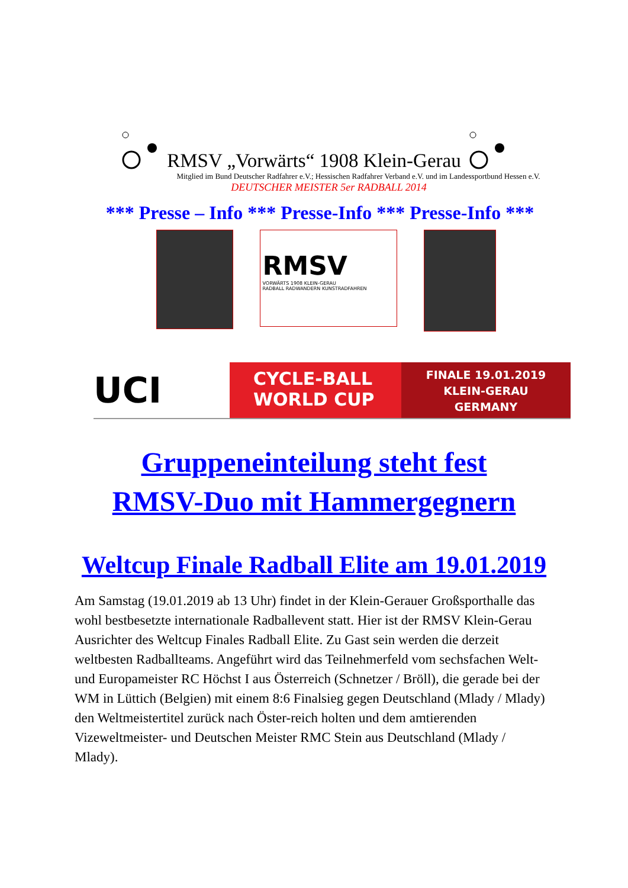RMSV „Vorwärts“ 1908 Klein-Gerau
Mitglied im Bund Deutscher Radfahrer e.V.; Hessischen Radfahrer Verband e.V. und im Landessportbund Hessen e.V.
DEUTSCHER MEISTER 5er RADBALL 2014
*** Presse – Info *** Presse-Info *** Presse-Info ***
RMSV
VORWÄRTS 1908 KLEIN-GERAU
RADBALL RADWANDERN KUNSTRADFAHREN
UCI
CYCLE-BALL
WORLD CUP
FINALE 19.01.2019
KLEIN-GERAU
GERMANY
Gruppeneinteilung steht fest
RMSV-Duo mit Hammergegnern
Weltcup Finale Radball Elite am 19.01.2019
Am Samstag (19.01.2019 ab 13 Uhr) findet in der Klein-Gerauer Großsporthalle das wohl bestbesetzte internationale Radballevent statt. Hier ist der RMSV Klein-Gerau Ausrichter des Weltcup Finales Radball Elite. Zu Gast sein werden die derzeit weltbesten Radballteams. Angeführt wird das Teilnehmerfeld vom sechsfachen Welt- und Europameister RC Höchst I aus Österreich (Schnetzer / Bröll), die gerade bei der WM in Lüttich (Belgien) mit einem 8:6 Finalsieg gegen Deutschland (Mlady / Mlady) den Weltmeistertitel zurück nach Öster-reich holten und dem amtierenden Vizeweltmeister- und Deutschen Meister RMC Stein aus Deutschland (Mlady / Mlady).